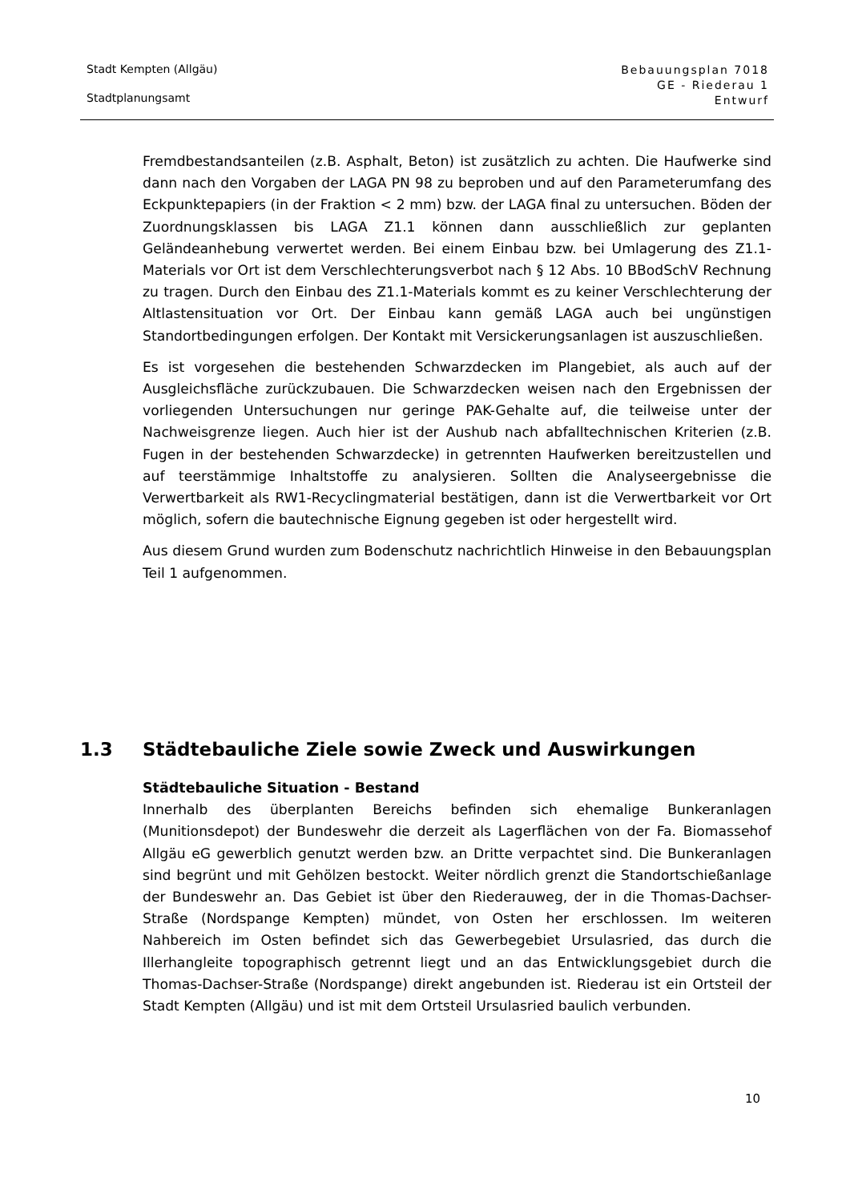Stadt Kempten (Allgäu)
Stadtplanungsamt
Bebauungsplan 7018
GE - Riederau 1
Entwurf
Fremdbestandsanteilen (z.B. Asphalt, Beton) ist zusätzlich zu achten. Die Haufwerke sind dann nach den Vorgaben der LAGA PN 98 zu beproben und auf den Parameterumfang des Eckpunktepapiers (in der Fraktion < 2 mm) bzw. der LAGA final zu untersuchen. Böden der Zuordnungsklassen bis LAGA Z1.1 können dann ausschließlich zur geplanten Geländeanhebung verwertet werden. Bei einem Einbau bzw. bei Umlagerung des Z1.1-Materials vor Ort ist dem Verschlechterungsverbot nach § 12 Abs. 10 BBodSchV Rechnung zu tragen. Durch den Einbau des Z1.1-Materials kommt es zu keiner Verschlechterung der Altlastensituation vor Ort. Der Einbau kann gemäß LAGA auch bei ungünstigen Standortbedingungen erfolgen. Der Kontakt mit Versickerungsanlagen ist auszuschließen.
Es ist vorgesehen die bestehenden Schwarzdecken im Plangebiet, als auch auf der Ausgleichsfläche zurückzubauen. Die Schwarzdecken weisen nach den Ergebnissen der vorliegenden Untersuchungen nur geringe PAK-Gehalte auf, die teilweise unter der Nachweisgrenze liegen. Auch hier ist der Aushub nach abfalltechnischen Kriterien (z.B. Fugen in der bestehenden Schwarzdecke) in getrennten Haufwerken bereitzustellen und auf teerstämmige Inhaltstoffe zu analysieren. Sollten die Analyseergebnisse die Verwertbarkeit als RW1-Recyclingmaterial bestätigen, dann ist die Verwertbarkeit vor Ort möglich, sofern die bautechnische Eignung gegeben ist oder hergestellt wird.
Aus diesem Grund wurden zum Bodenschutz nachrichtlich Hinweise in den Bebauungsplan Teil 1 aufgenommen.
1.3 Städtebauliche Ziele sowie Zweck und Auswirkungen
Städtebauliche Situation - Bestand
Innerhalb des überplanten Bereichs befinden sich ehemalige Bunkeranlagen (Munitionsdepot) der Bundeswehr die derzeit als Lagerflächen von der Fa. Biomassehof Allgäu eG gewerblich genutzt werden bzw. an Dritte verpachtet sind. Die Bunkeranlagen sind begrünt und mit Gehölzen bestockt. Weiter nördlich grenzt die Standortschießanlage der Bundeswehr an. Das Gebiet ist über den Riederauweg, der in die Thomas-Dachser-Straße (Nordspange Kempten) mündet, von Osten her erschlossen. Im weiteren Nahbereich im Osten befindet sich das Gewerbegebiet Ursulasried, das durch die Illerhangleite topographisch getrennt liegt und an das Entwicklungsgebiet durch die Thomas-Dachser-Straße (Nordspange) direkt angebunden ist. Riederau ist ein Ortsteil der Stadt Kempten (Allgäu) und ist mit dem Ortsteil Ursulasried baulich verbunden.
10